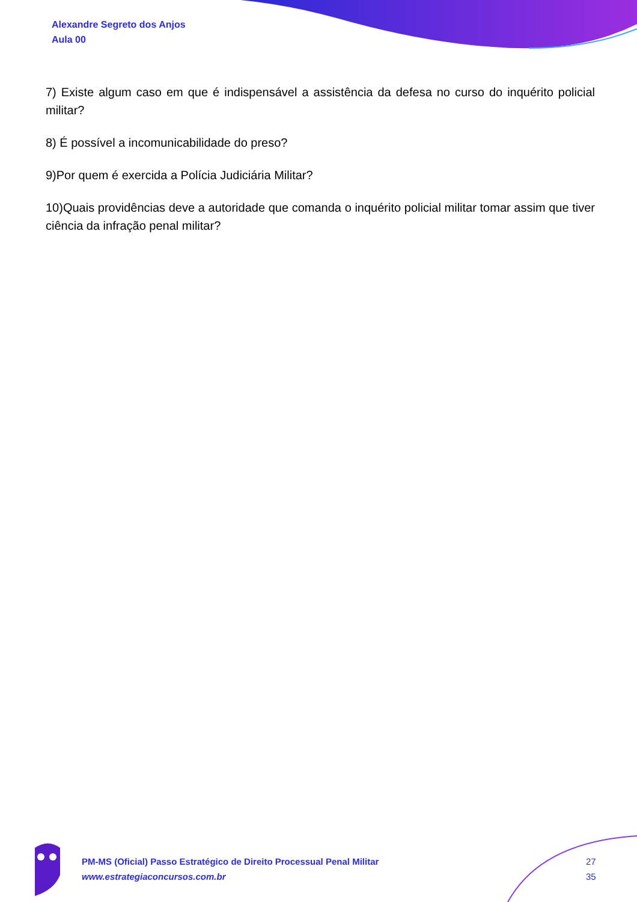Alexandre Segreto dos Anjos
Aula 00
7) Existe algum caso em que é indispensável a assistência da defesa no curso do inquérito policial militar?
8) É possível a incomunicabilidade do preso?
9)Por quem é exercida a Polícia Judiciária Militar?
10)Quais providências deve a autoridade que comanda o inquérito policial militar tomar assim que tiver ciência da infração penal militar?
PM-MS (Oficial) Passo Estratégico de Direito Processual Penal Militar
www.estrategiaconcursos.com.br
27
35